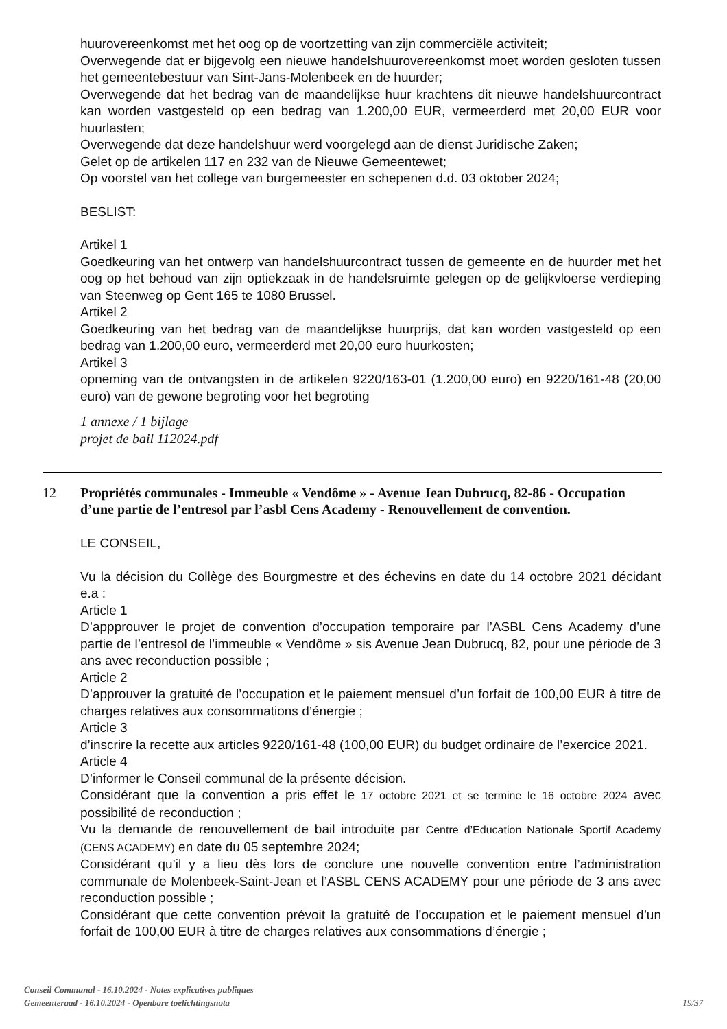huurovereenkomst met het oog op de voortzetting van zijn commerciële activiteit;
Overwegende dat er bijgevolg een nieuwe handelshuurovereenkomst moet worden gesloten tussen het gemeentebestuur van Sint-Jans-Molenbeek en de huurder;
Overwegende dat het bedrag van de maandelijkse huur krachtens dit nieuwe handelshuurcontract kan worden vastgesteld op een bedrag van 1.200,00 EUR, vermeerderd met 20,00 EUR voor huurlasten;
Overwegende dat deze handelshuur werd voorgelegd aan de dienst Juridische Zaken;
Gelet op de artikelen 117 en 232 van de Nieuwe Gemeentewet;
Op voorstel van het college van burgemeester en schepenen d.d. 03 oktober 2024;
BESLIST:
Artikel 1
Goedkeuring van het ontwerp van handelshuurcontract tussen de gemeente en de huurder met het oog op het behoud van zijn optiekzaak in de handelsruimte gelegen op de gelijkvloerse verdieping van Steenweg op Gent 165 te 1080 Brussel.
Artikel 2
Goedkeuring van het bedrag van de maandelijkse huurprijs, dat kan worden vastgesteld op een bedrag van 1.200,00 euro, vermeerderd met 20,00 euro huurkosten;
Artikel 3
opneming van de ontvangsten in de artikelen 9220/163-01 (1.200,00 euro) en 9220/161-48 (20,00 euro) van de gewone begroting voor het begroting
1 annexe / 1 bijlage
projet de bail 112024.pdf
12 Propriétés communales - Immeuble « Vendôme » - Avenue Jean Dubrucq, 82-86 - Occupation d’une partie de l’entresol par l’asbl Cens Academy - Renouvellement de convention.
LE CONSEIL,
Vu la décision du Collège des Bourgmestre et des échevins en date du 14 octobre 2021 décidant e.a :
Article 1
D’appprouver le projet de convention d’occupation temporaire par l’ASBL Cens Academy d’une partie de l’entresol de l’immeuble « Vendôme » sis Avenue Jean Dubrucq, 82, pour une période de 3 ans avec reconduction possible ;
Article 2
D’approuver la gratuité de l’occupation et le paiement mensuel d’un forfait de 100,00 EUR à titre de charges relatives aux consommations d’énergie ;
Article 3
d’inscrire la recette aux articles 9220/161-48 (100,00 EUR) du budget ordinaire de l’exercice 2021.
Article 4
D’informer le Conseil communal de la présente décision.
Considérant que la convention a pris effet le 17 octobre 2021 et se termine le 16 octobre 2024 avec possibilité de reconduction ;
Vu la demande de renouvellement de bail introduite par Centre d’Education Nationale Sportif Academy (CENS ACADEMY) en date du 05 septembre 2024;
Considérant qu’il y a lieu dès lors de conclure une nouvelle convention entre l’administration communale de Molenbeek-Saint-Jean et l’ASBL CENS ACADEMY pour une période de 3 ans avec reconduction possible ;
Considérant que cette convention prévoit la gratuité de l’occupation et le paiement mensuel d’un forfait de 100,00 EUR à titre de charges relatives aux consommations d’énergie ;
Conseil Communal - 16.10.2024 - Notes explicatives publiques
Gemeenteraad - 16.10.2024 - Openbare toelichtingsnota
19/37